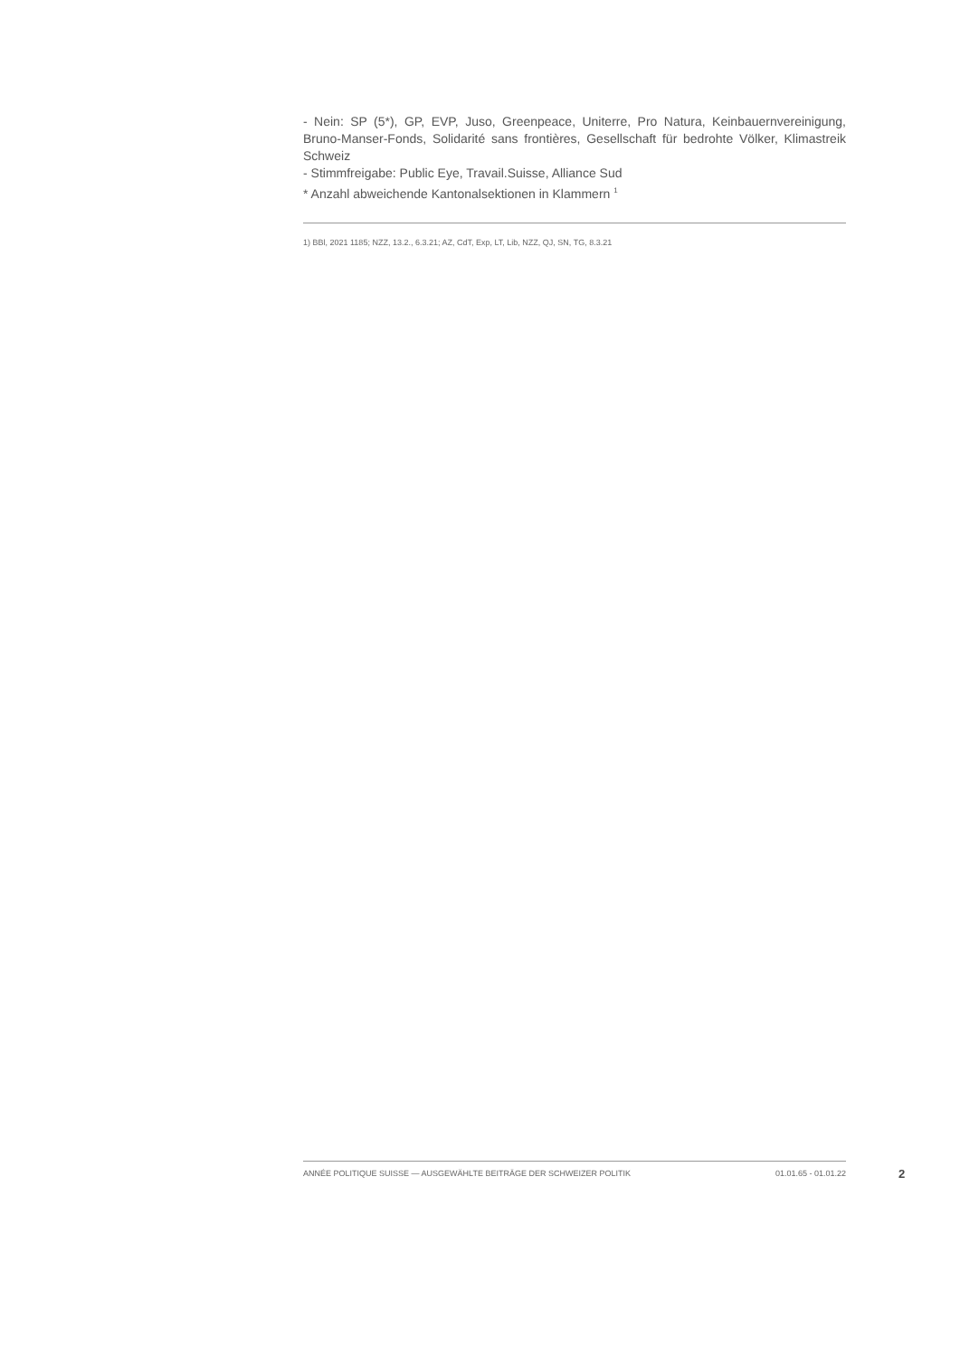- Nein: SP (5*), GP, EVP, Juso, Greenpeace, Uniterre, Pro Natura, Keinbauernvereinigung, Bruno-Manser-Fonds, Solidarité sans frontières, Gesellschaft für bedrohte Völker, Klimastreik Schweiz
- Stimmfreigabe: Public Eye, Travail.Suisse, Alliance Sud
* Anzahl abweichende Kantonalsektionen in Klammern <sup>1</sup>
1) BBl, 2021 1185; NZZ, 13.2., 6.3.21; AZ, CdT, Exp, LT, Lib, NZZ, QJ, SN, TG, 8.3.21
ANNÉE POLITIQUE SUISSE — AUSGEWÄHLTE BEITRÄGE DER SCHWEIZER POLITIK 01.01.65 - 01.01.22
2